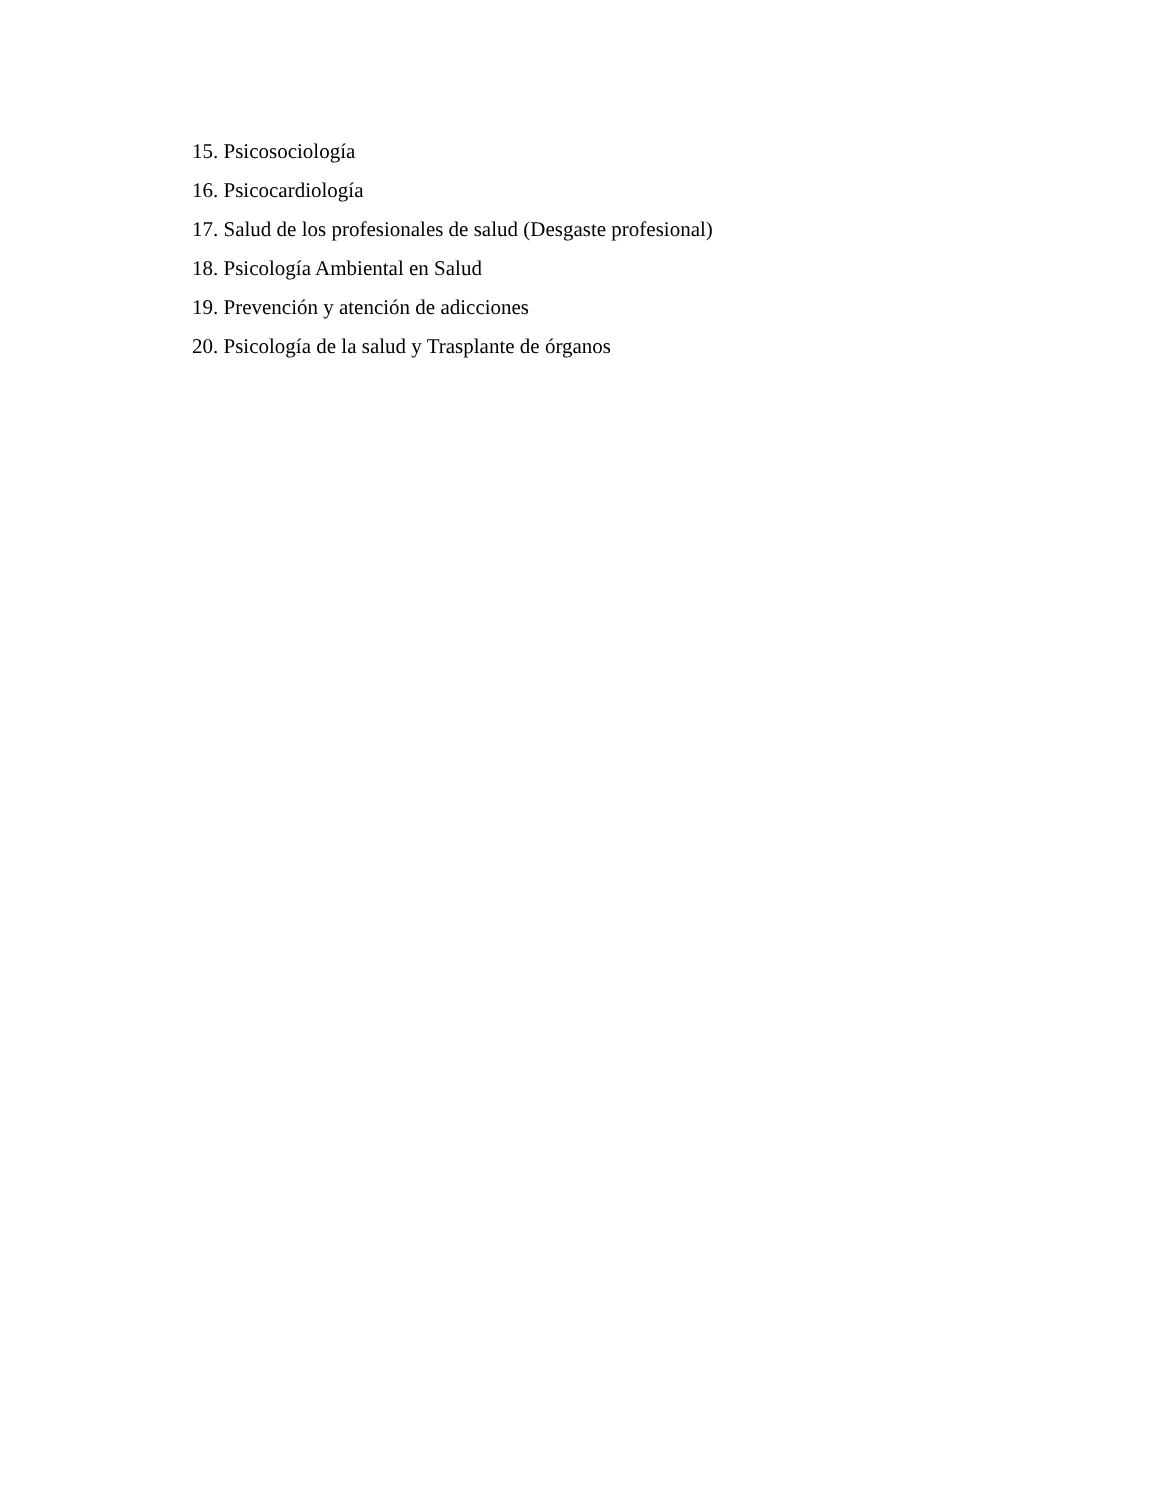15. Psicosociología
16. Psicocardiología
17. Salud de los profesionales de salud (Desgaste profesional)
18. Psicología Ambiental en Salud
19. Prevención y atención de adicciones
20. Psicología de la salud y Trasplante de órganos